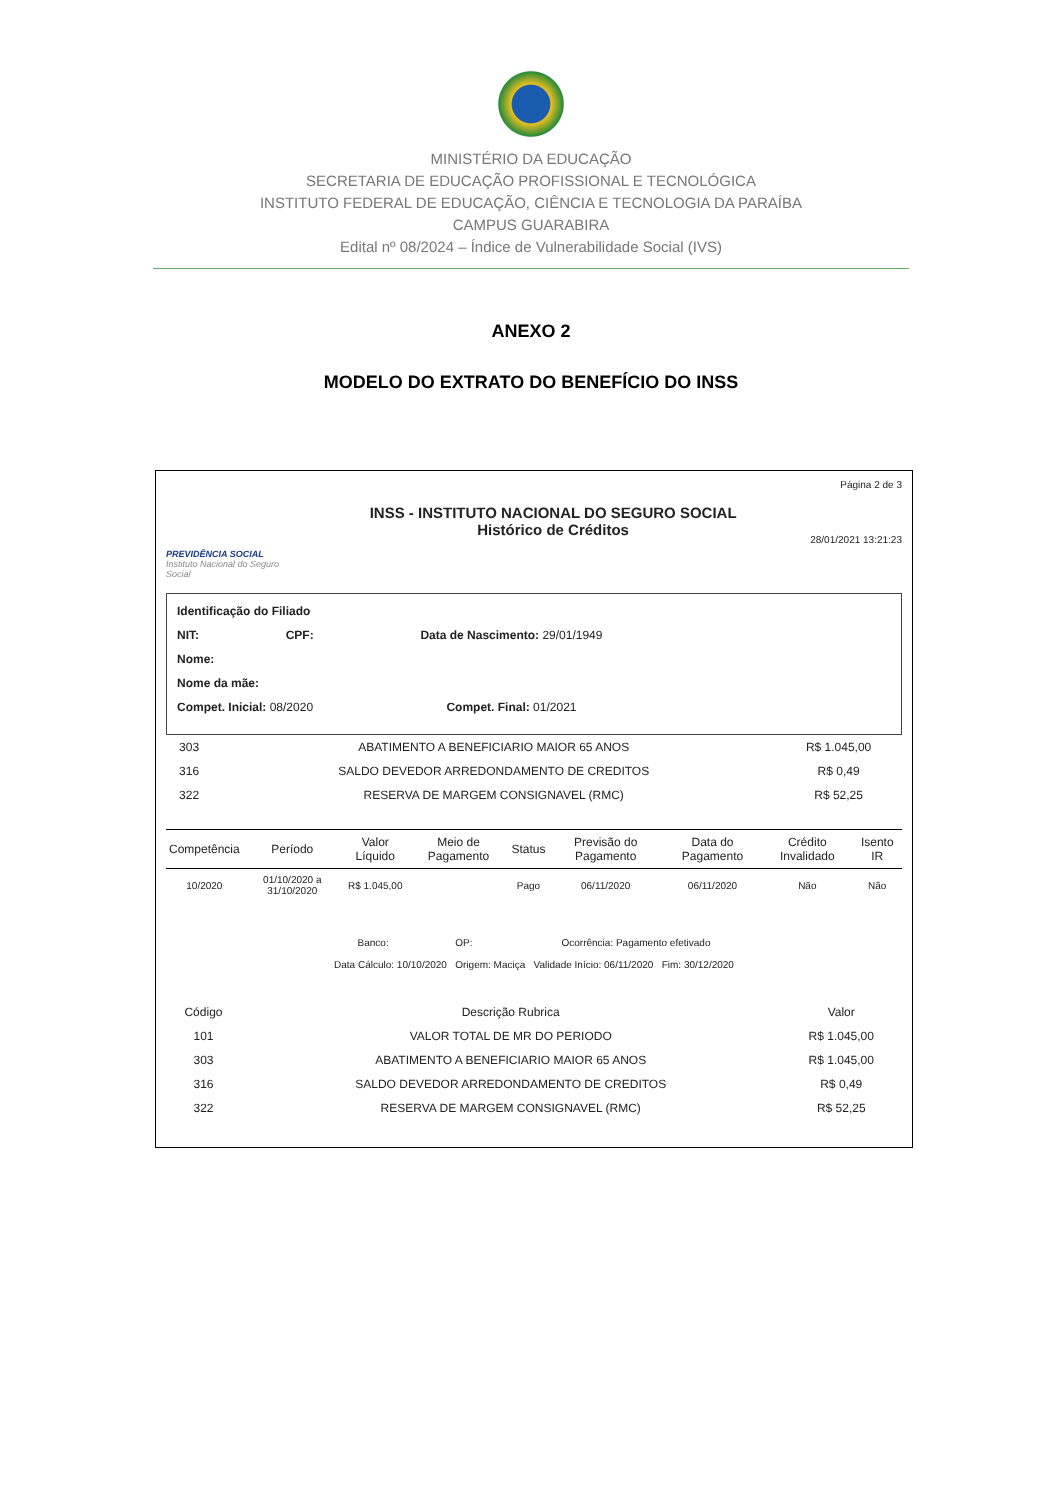MINISTÉRIO DA EDUCAÇÃO
SECRETARIA DE EDUCAÇÃO PROFISSIONAL E TECNOLÓGICA
INSTITUTO FEDERAL DE EDUCAÇÃO, CIÊNCIA E TECNOLOGIA DA PARAÍBA
CAMPUS GUARABIRA
Edital nº 08/2024 – Índice de Vulnerabilidade Social (IVS)
ANEXO 2
MODELO DO EXTRATO DO BENEFÍCIO DO INSS
PREVIDÊNCIA SOCIAL
Instituto Nacional do Seguro Social
INSS - INSTITUTO NACIONAL DO SEGURO SOCIAL
Histórico de Créditos
Página 2 de 3
28/01/2021 13:21:23
Identificação do Filiado
NIT: CPF: Data de Nascimento: 29/01/1949
Nome:
Nome da mãe:
Compet. Inicial: 08/2020 Compet. Final: 01/2021
| 303 | ABATIMENTO A BENEFICIARIO MAIOR 65 ANOS | R$ 1.045,00 |
| 316 | SALDO DEVEDOR ARREDONDAMENTO DE CREDITOS | R$ 0,49 |
| 322 | RESERVA DE MARGEM CONSIGNAVEL (RMC) | R$ 52,25 |
| Competência | Período | Valor Líquido | Meio de Pagamento | Status | Previsão do Pagamento | Data do Pagamento | Crédito Invalidado | Isento IR |
| --- | --- | --- | --- | --- | --- | --- | --- | --- |
| 10/2020 | 01/10/2020 a 31/10/2020 | R$ 1.045,00 | | Pago | 06/11/2020 | 06/11/2020 | Não | Não |
Banco: OP: Ocorrência: Pagamento efetivado
Data Cálculo: 10/10/2020 Origem: Maciça Validade Início: 06/11/2020 Fim: 30/12/2020
| Código | Descrição Rubrica | Valor |
| --- | --- | --- |
| 101 | VALOR TOTAL DE MR DO PERIODO | R$ 1.045,00 |
| 303 | ABATIMENTO A BENEFICIARIO MAIOR 65 ANOS | R$ 1.045,00 |
| 316 | SALDO DEVEDOR ARREDONDAMENTO DE CREDITOS | R$ 0,49 |
| 322 | RESERVA DE MARGEM CONSIGNAVEL (RMC) | R$ 52,25 |